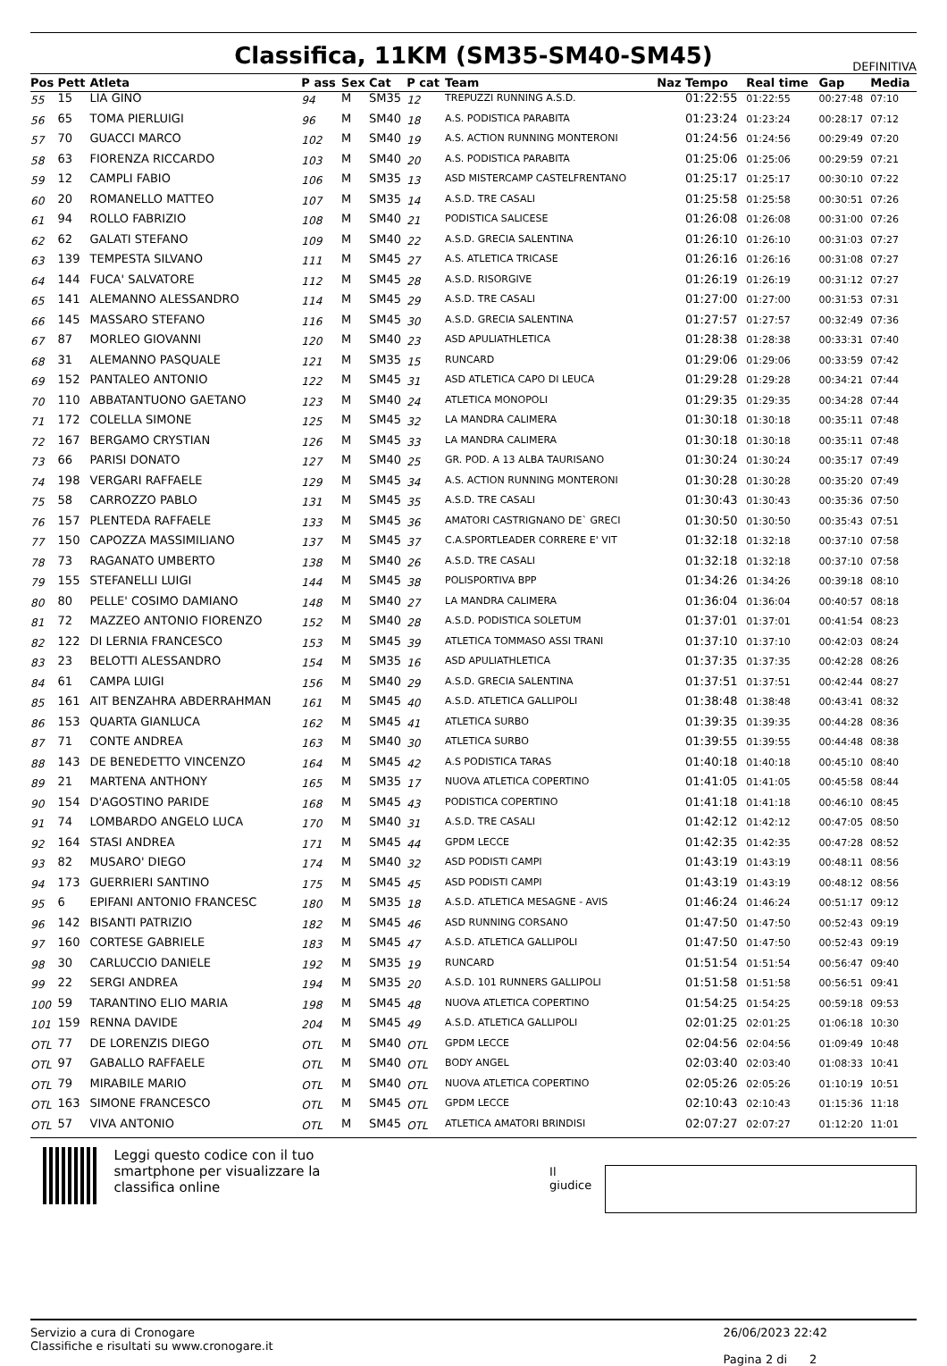Classifica, 11KM (SM35-SM40-SM45)
DEFINITIVA
| Pos | Pett | Atleta | P ass | Sex | Cat | P cat | Team | Naz | Tempo | Real time | Gap | Media |
| --- | --- | --- | --- | --- | --- | --- | --- | --- | --- | --- | --- | --- |
| 55 | 15 | LIA GINO | 94 | M | SM35 | 12 | TREPUZZI RUNNING A.S.D. | | 01:22:55 | 01:22:55 | 00:27:48 | 07:10 |
| 56 | 65 | TOMA PIERLUIGI | 96 | M | SM40 | 18 | A.S. PODISTICA PARABITA | | 01:23:24 | 01:23:24 | 00:28:17 | 07:12 |
| 57 | 70 | GUACCI MARCO | 102 | M | SM40 | 19 | A.S. ACTION RUNNING MONTERONI | | 01:24:56 | 01:24:56 | 00:29:49 | 07:20 |
| 58 | 63 | FIORENZA RICCARDO | 103 | M | SM40 | 20 | A.S. PODISTICA PARABITA | | 01:25:06 | 01:25:06 | 00:29:59 | 07:21 |
| 59 | 12 | CAMPLI FABIO | 106 | M | SM35 | 13 | ASD MISTERCAMP CASTELFRENTANO | | 01:25:17 | 01:25:17 | 00:30:10 | 07:22 |
| 60 | 20 | ROMANELLO MATTEO | 107 | M | SM35 | 14 | A.S.D. TRE CASALI | | 01:25:58 | 01:25:58 | 00:30:51 | 07:26 |
| 61 | 94 | ROLLO FABRIZIO | 108 | M | SM40 | 21 | PODISTICA SALICESE | | 01:26:08 | 01:26:08 | 00:31:00 | 07:26 |
| 62 | 62 | GALATI STEFANO | 109 | M | SM40 | 22 | A.S.D. GRECIA SALENTINA | | 01:26:10 | 01:26:10 | 00:31:03 | 07:27 |
| 63 | 139 | TEMPESTA SILVANO | 111 | M | SM45 | 27 | A.S. ATLETICA TRICASE | | 01:26:16 | 01:26:16 | 00:31:08 | 07:27 |
| 64 | 144 | FUCA' SALVATORE | 112 | M | SM45 | 28 | A.S.D. RISORGIVE | | 01:26:19 | 01:26:19 | 00:31:12 | 07:27 |
| 65 | 141 | ALEMANNO ALESSANDRO | 114 | M | SM45 | 29 | A.S.D. TRE CASALI | | 01:27:00 | 01:27:00 | 00:31:53 | 07:31 |
| 66 | 145 | MASSARO STEFANO | 116 | M | SM45 | 30 | A.S.D. GRECIA SALENTINA | | 01:27:57 | 01:27:57 | 00:32:49 | 07:36 |
| 67 | 87 | MORLEO GIOVANNI | 120 | M | SM40 | 23 | ASD APULIATHLETICA | | 01:28:38 | 01:28:38 | 00:33:31 | 07:40 |
| 68 | 31 | ALEMANNO PASQUALE | 121 | M | SM35 | 15 | RUNCARD | | 01:29:06 | 01:29:06 | 00:33:59 | 07:42 |
| 69 | 152 | PANTALEO ANTONIO | 122 | M | SM45 | 31 | ASD ATLETICA CAPO DI LEUCA | | 01:29:28 | 01:29:28 | 00:34:21 | 07:44 |
| 70 | 110 | ABBATANTUONO GAETANO | 123 | M | SM40 | 24 | ATLETICA MONOPOLI | | 01:29:35 | 01:29:35 | 00:34:28 | 07:44 |
| 71 | 172 | COLELLA SIMONE | 125 | M | SM45 | 32 | LA MANDRA CALIMERA | | 01:30:18 | 01:30:18 | 00:35:11 | 07:48 |
| 72 | 167 | BERGAMO CRYSTIAN | 126 | M | SM45 | 33 | LA MANDRA CALIMERA | | 01:30:18 | 01:30:18 | 00:35:11 | 07:48 |
| 73 | 66 | PARISI DONATO | 127 | M | SM40 | 25 | GR. POD. A 13 ALBA TAURISANO | | 01:30:24 | 01:30:24 | 00:35:17 | 07:49 |
| 74 | 198 | VERGARI RAFFAELE | 129 | M | SM45 | 34 | A.S. ACTION RUNNING MONTERONI | | 01:30:28 | 01:30:28 | 00:35:20 | 07:49 |
| 75 | 58 | CARROZZO PABLO | 131 | M | SM45 | 35 | A.S.D. TRE CASALI | | 01:30:43 | 01:30:43 | 00:35:36 | 07:50 |
| 76 | 157 | PLENTEDA RAFFAELE | 133 | M | SM45 | 36 | AMATORI CASTRIGNANO DE` GRECI | | 01:30:50 | 01:30:50 | 00:35:43 | 07:51 |
| 77 | 150 | CAPOZZA MASSIMILIANO | 137 | M | SM45 | 37 | C.A.SPORTLEADER CORRERE E' VIT | | 01:32:18 | 01:32:18 | 00:37:10 | 07:58 |
| 78 | 73 | RAGANATO UMBERTO | 138 | M | SM40 | 26 | A.S.D. TRE CASALI | | 01:32:18 | 01:32:18 | 00:37:10 | 07:58 |
| 79 | 155 | STEFANELLI LUIGI | 144 | M | SM45 | 38 | POLISPORTIVA BPP | | 01:34:26 | 01:34:26 | 00:39:18 | 08:10 |
| 80 | 80 | PELLE' COSIMO DAMIANO | 148 | M | SM40 | 27 | LA MANDRA CALIMERA | | 01:36:04 | 01:36:04 | 00:40:57 | 08:18 |
| 81 | 72 | MAZZEO ANTONIO FIORENZO | 152 | M | SM40 | 28 | A.S.D. PODISTICA SOLETUM | | 01:37:01 | 01:37:01 | 00:41:54 | 08:23 |
| 82 | 122 | DI LERNIA FRANCESCO | 153 | M | SM45 | 39 | ATLETICA TOMMASO ASSI TRANI | | 01:37:10 | 01:37:10 | 00:42:03 | 08:24 |
| 83 | 23 | BELOTTI ALESSANDRO | 154 | M | SM35 | 16 | ASD APULIATHLETICA | | 01:37:35 | 01:37:35 | 00:42:28 | 08:26 |
| 84 | 61 | CAMPA LUIGI | 156 | M | SM40 | 29 | A.S.D. GRECIA SALENTINA | | 01:37:51 | 01:37:51 | 00:42:44 | 08:27 |
| 85 | 161 | AIT BENZAHRA ABDERRAHMAN | 161 | M | SM45 | 40 | A.S.D. ATLETICA GALLIPOLI | | 01:38:48 | 01:38:48 | 00:43:41 | 08:32 |
| 86 | 153 | QUARTA GIANLUCA | 162 | M | SM45 | 41 | ATLETICA SURBO | | 01:39:35 | 01:39:35 | 00:44:28 | 08:36 |
| 87 | 71 | CONTE ANDREA | 163 | M | SM40 | 30 | ATLETICA SURBO | | 01:39:55 | 01:39:55 | 00:44:48 | 08:38 |
| 88 | 143 | DE BENEDETTO VINCENZO | 164 | M | SM45 | 42 | A.S PODISTICA TARAS | | 01:40:18 | 01:40:18 | 00:45:10 | 08:40 |
| 89 | 21 | MARTENA ANTHONY | 165 | M | SM35 | 17 | NUOVA ATLETICA COPERTINO | | 01:41:05 | 01:41:05 | 00:45:58 | 08:44 |
| 90 | 154 | D'AGOSTINO PARIDE | 168 | M | SM45 | 43 | PODISTICA COPERTINO | | 01:41:18 | 01:41:18 | 00:46:10 | 08:45 |
| 91 | 74 | LOMBARDO ANGELO LUCA | 170 | M | SM40 | 31 | A.S.D. TRE CASALI | | 01:42:12 | 01:42:12 | 00:47:05 | 08:50 |
| 92 | 164 | STASI ANDREA | 171 | M | SM45 | 44 | GPDM LECCE | | 01:42:35 | 01:42:35 | 00:47:28 | 08:52 |
| 93 | 82 | MUSARO' DIEGO | 174 | M | SM40 | 32 | ASD PODISTI CAMPI | | 01:43:19 | 01:43:19 | 00:48:11 | 08:56 |
| 94 | 173 | GUERRIERI SANTINO | 175 | M | SM45 | 45 | ASD PODISTI CAMPI | | 01:43:19 | 01:43:19 | 00:48:12 | 08:56 |
| 95 | 6 | EPIFANI ANTONIO FRANCESC | 180 | M | SM35 | 18 | A.S.D. ATLETICA MESAGNE - AVIS | | 01:46:24 | 01:46:24 | 00:51:17 | 09:12 |
| 96 | 142 | BISANTI PATRIZIO | 182 | M | SM45 | 46 | ASD RUNNING CORSANO | | 01:47:50 | 01:47:50 | 00:52:43 | 09:19 |
| 97 | 160 | CORTESE GABRIELE | 183 | M | SM45 | 47 | A.S.D. ATLETICA GALLIPOLI | | 01:47:50 | 01:47:50 | 00:52:43 | 09:19 |
| 98 | 30 | CARLUCCIO DANIELE | 192 | M | SM35 | 19 | RUNCARD | | 01:51:54 | 01:51:54 | 00:56:47 | 09:40 |
| 99 | 22 | SERGI ANDREA | 194 | M | SM35 | 20 | A.S.D. 101 RUNNERS GALLIPOLI | | 01:51:58 | 01:51:58 | 00:56:51 | 09:41 |
| 100 | 59 | TARANTINO ELIO MARIA | 198 | M | SM45 | 48 | NUOVA ATLETICA COPERTINO | | 01:54:25 | 01:54:25 | 00:59:18 | 09:53 |
| 101 | 159 | RENNA DAVIDE | 204 | M | SM45 | 49 | A.S.D. ATLETICA GALLIPOLI | | 02:01:25 | 02:01:25 | 01:06:18 | 10:30 |
| OTL | 77 | DE LORENZIS DIEGO | OTL | M | SM40 | OTL | GPDM LECCE | | 02:04:56 | 02:04:56 | 01:09:49 | 10:48 |
| OTL | 97 | GABALLO RAFFAELE | OTL | M | SM40 | OTL | BODY ANGEL | | 02:03:40 | 02:03:40 | 01:08:33 | 10:41 |
| OTL | 79 | MIRABILE MARIO | OTL | M | SM40 | OTL | NUOVA ATLETICA COPERTINO | | 02:05:26 | 02:05:26 | 01:10:19 | 10:51 |
| OTL | 163 | SIMONE FRANCESCO | OTL | M | SM45 | OTL | GPDM LECCE | | 02:10:43 | 02:10:43 | 01:15:36 | 11:18 |
| OTL | 57 | VIVA ANTONIO | OTL | M | SM45 | OTL | ATLETICA AMATORI BRINDISI | | 02:07:27 | 02:07:27 | 01:12:20 | 11:01 |
Leggi questo codice con il tuo smartphone per visualizzare la classifica online
Il giudice
Servizio a cura di Cronogare
Classifiche e risultati su www.cronogare.it
26/06/2023 22:42
Pagina 2 di 2